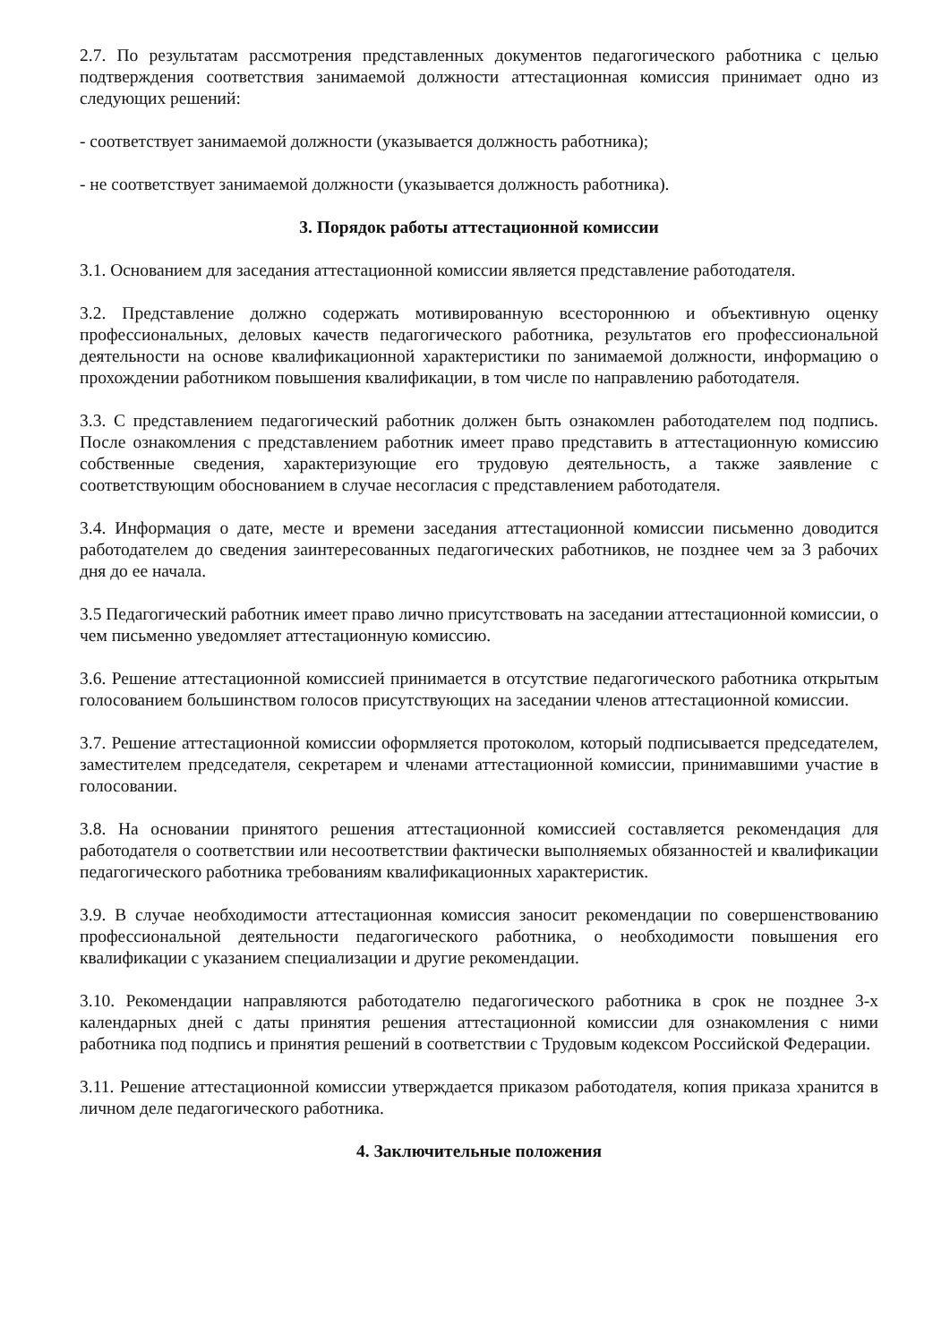2.7. По результатам рассмотрения представленных документов педагогического работника с целью подтверждения соответствия занимаемой должности аттестационная комиссия принимает одно из следующих решений:
- соответствует занимаемой должности (указывается должность работника);
- не соответствует занимаемой должности (указывается должность работника).
3. Порядок работы аттестационной комиссии
3.1. Основанием для заседания аттестационной комиссии является представление работодателя.
3.2. Представление должно содержать мотивированную всестороннюю и объективную оценку профессиональных, деловых качеств педагогического работника, результатов его профессиональной деятельности на основе квалификационной характеристики по занимаемой должности, информацию о прохождении работником повышения квалификации, в том числе по направлению работодателя.
3.3. С представлением педагогический работник должен быть ознакомлен работодателем под подпись. После ознакомления с представлением работник имеет право представить в аттестационную комиссию собственные сведения, характеризующие его трудовую деятельность, а также заявление с соответствующим обоснованием в случае несогласия с представлением работодателя.
3.4. Информация о дате, месте и времени заседания аттестационной комиссии письменно доводится работодателем до сведения заинтересованных педагогических работников, не позднее чем за 3 рабочих дня до ее начала.
3.5 Педагогический работник имеет право лично присутствовать на заседании аттестационной комиссии, о чем письменно уведомляет аттестационную комиссию.
3.6. Решение аттестационной комиссией принимается в отсутствие педагогического работника открытым голосованием большинством голосов присутствующих на заседании членов аттестационной комиссии.
3.7. Решение аттестационной комиссии оформляется протоколом, который подписывается председателем, заместителем председателя, секретарем и членами аттестационной комиссии, принимавшими участие в голосовании.
3.8. На основании принятого решения аттестационной комиссией составляется рекомендация для работодателя о соответствии или несоответствии фактически выполняемых обязанностей и квалификации педагогического работника требованиям квалификационных характеристик.
3.9. В случае необходимости аттестационная комиссия заносит рекомендации по совершенствованию профессиональной деятельности педагогического работника, о необходимости повышения его квалификации с указанием специализации и другие рекомендации.
3.10. Рекомендации направляются работодателю педагогического работника в срок не позднее 3-х календарных дней с даты принятия решения аттестационной комиссии для ознакомления с ними работника под подпись и принятия решений в соответствии с Трудовым кодексом Российской Федерации.
3.11. Решение аттестационной комиссии утверждается приказом работодателя, копия приказа хранится в личном деле педагогического работника.
4. Заключительные положения